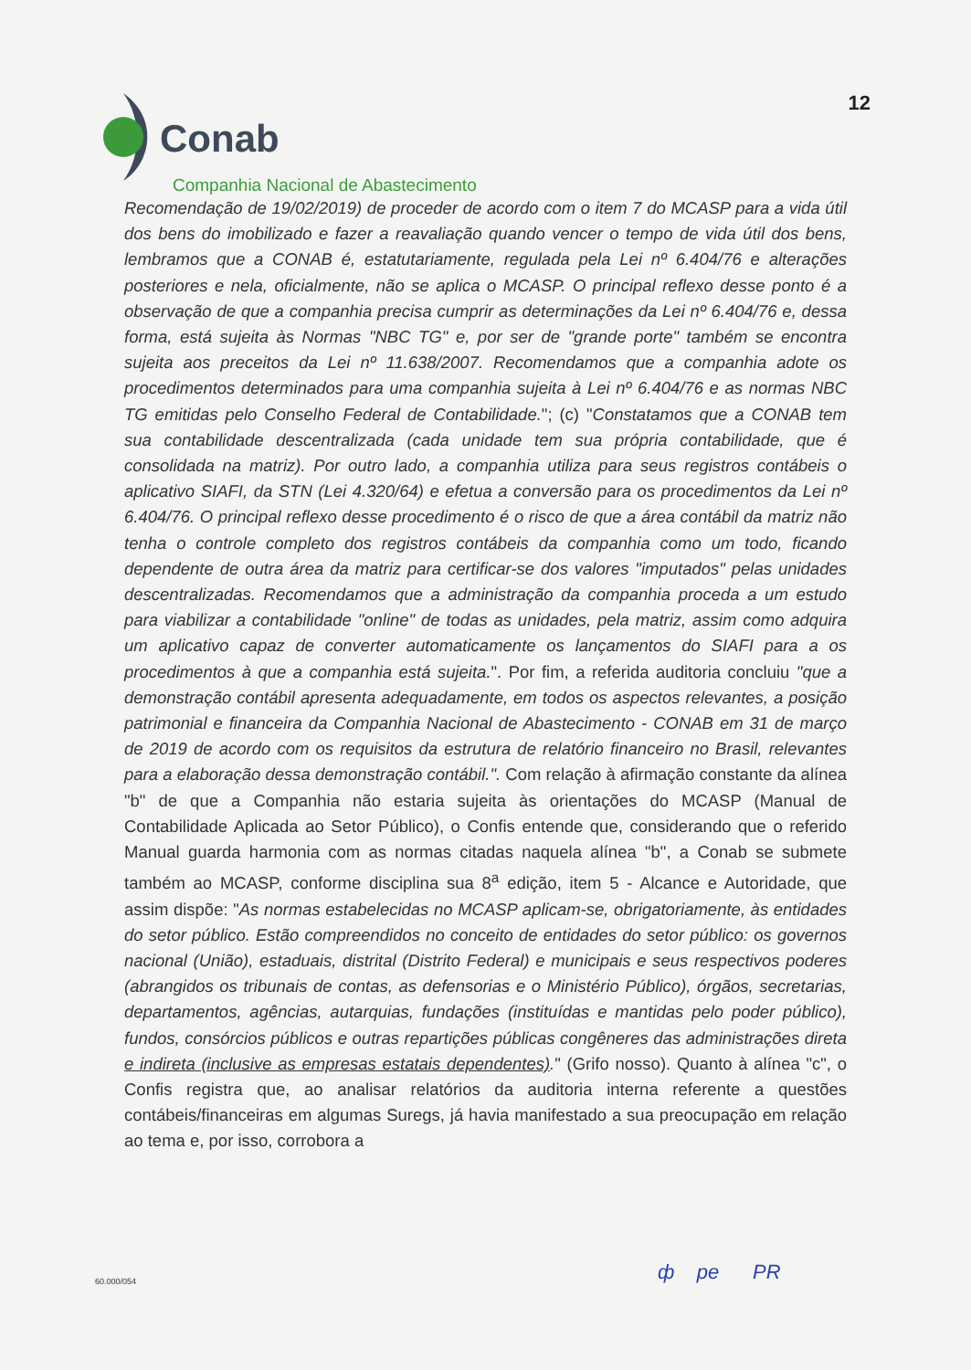Conab
Companhia Nacional de Abastecimento
12
Recomendação de 19/02/2019) de proceder de acordo com o item 7 do MCASP para a vida útil dos bens do imobilizado e fazer a reavaliação quando vencer o tempo de vida útil dos bens, lembramos que a CONAB é, estatutariamente, regulada pela Lei nº 6.404/76 e alterações posteriores e nela, oficialmente, não se aplica o MCASP. O principal reflexo desse ponto é a observação de que a companhia precisa cumprir as determinações da Lei nº 6.404/76 e, dessa forma, está sujeita às Normas "NBC TG" e, por ser de "grande porte" também se encontra sujeita aos preceitos da Lei nº 11.638/2007. Recomendamos que a companhia adote os procedimentos determinados para uma companhia sujeita à Lei nº 6.404/76 e as normas NBC TG emitidas pelo Conselho Federal de Contabilidade."; (c) "Constatamos que a CONAB tem sua contabilidade descentralizada (cada unidade tem sua própria contabilidade, que é consolidada na matriz). Por outro lado, a companhia utiliza para seus registros contábeis o aplicativo SIAFI, da STN (Lei 4.320/64) e efetua a conversão para os procedimentos da Lei nº 6.404/76. O principal reflexo desse procedimento é o risco de que a área contábil da matriz não tenha o controle completo dos registros contábeis da companhia como um todo, ficando dependente de outra área da matriz para certificar-se dos valores "imputados" pelas unidades descentralizadas. Recomendamos que a administração da companhia proceda a um estudo para viabilizar a contabilidade "online" de todas as unidades, pela matriz, assim como adquira um aplicativo capaz de converter automaticamente os lançamentos do SIAFI para a os procedimentos à que a companhia está sujeita.". Por fim, a referida auditoria concluiu "que a demonstração contábil apresenta adequadamente, em todos os aspectos relevantes, a posição patrimonial e financeira da Companhia Nacional de Abastecimento - CONAB em 31 de março de 2019 de acordo com os requisitos da estrutura de relatório financeiro no Brasil, relevantes para a elaboração dessa demonstração contábil.". Com relação à afirmação constante da alínea "b" de que a Companhia não estaria sujeita às orientações do MCASP (Manual de Contabilidade Aplicada ao Setor Público), o Confis entende que, considerando que o referido Manual guarda harmonia com as normas citadas naquela alínea "b", a Conab se submete também ao MCASP, conforme disciplina sua 8<sup>a</sup> edição, item 5 - Alcance e Autoridade, que assim dispõe: "As normas estabelecidas no MCASP aplicam-se, obrigatoriamente, às entidades do setor público. Estão compreendidos no conceito de entidades do setor público: os governos nacional (União), estaduais, distrital (Distrito Federal) e municipais e seus respectivos poderes (abrangidos os tribunais de contas, as defensorias e o Ministério Público), órgãos, secretarias, departamentos, agências, autarquias, fundações (instituídas e mantidas pelo poder público), fundos, consórcios públicos e outras repartições públicas congêneres das administrações direta e indireta (inclusive as empresas estatais dependentes)." (Grifo nosso). Quanto à alínea "c", o Confis registra que, ao analisar relatórios da auditoria interna referente a questões contábeis/financeiras em algumas Suregs, já havia manifestado a sua preocupação em relação ao tema e, por isso, corrobora a
60.000/054 ф pe PR